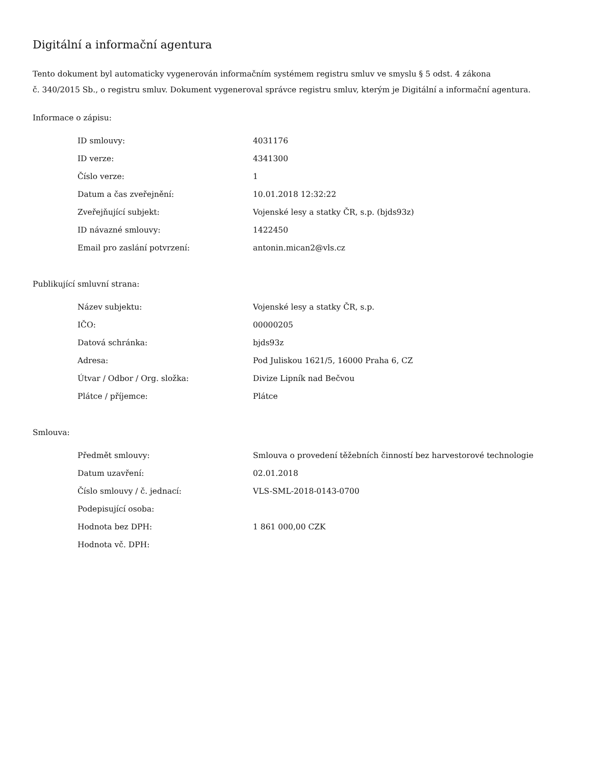Digitální a informační agentura
Tento dokument byl automaticky vygenerován informačním systémem registru smluv ve smyslu § 5 odst. 4 zákona
č. 340/2015 Sb., o registru smluv. Dokument vygeneroval správce registru smluv, kterým je Digitální a informační agentura.
Informace o zápisu:
| ID smlouvy: | 4031176 |
| ID verze: | 4341300 |
| Číslo verze: | 1 |
| Datum a čas zveřejnění: | 10.01.2018 12:32:22 |
| Zveřejňující subjekt: | Vojenské lesy a statky ČR, s.p. (bjds93z) |
| ID návazné smlouvy: | 1422450 |
| Email pro zaslání potvrzení: | antonin.mican2@vls.cz |
Publikující smluvní strana:
| Název subjektu: | Vojenské lesy a statky ČR, s.p. |
| IČO: | 00000205 |
| Datová schránka: | bjds93z |
| Adresa: | Pod Juliskou 1621/5, 16000 Praha 6, CZ |
| Útvar / Odbor / Org. složka: | Divize Lipník nad Bečvou |
| Plátce / příjemce: | Plátce |
Smlouva:
| Předmět smlouvy: | Smlouva o provedení těžebních činností bez harvestorové technologie |
| Datum uzavření: | 02.01.2018 |
| Číslo smlouvy / č. jednací: | VLS-SML-2018-0143-0700 |
| Podepisující osoba: | |
| Hodnota bez DPH: | 1 861 000,00 CZK |
| Hodnota vč. DPH: | |